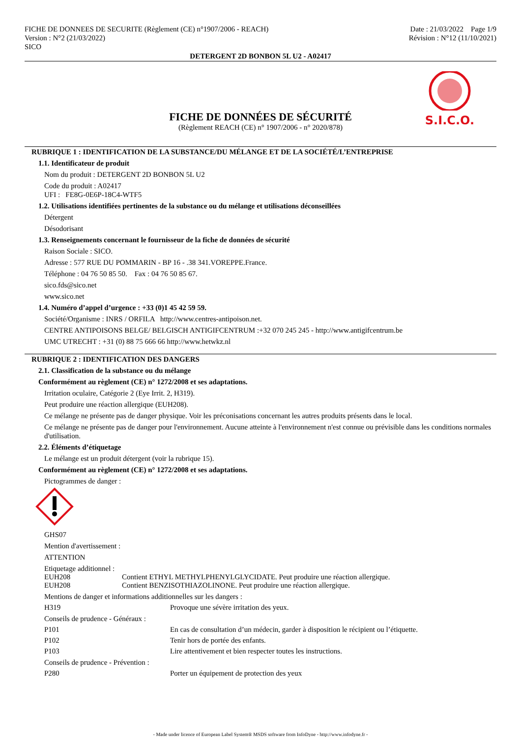FICHE DE DONNEES DE SECURITE (Règlement (CE) n°1907/2006 - REACH)
Version : N°2 (21/03/2022)
SICO
Date : 21/03/2022 Page 1/9
Révision : N°12 (11/10/2021)
DETERGENT 2D BONBON 5L U2 - A02417
FICHE DE DONNÉES DE SÉCURITÉ
(Règlement REACH (CE) n° 1907/2006 - n° 2020/878)
S.I.C.O.
RUBRIQUE 1 : IDENTIFICATION DE LA SUBSTANCE/DU MÉLANGE ET DE LA SOCIÉTÉ/L’ENTREPRISE
1.1. Identificateur de produit
Nom du produit : DETERGENT 2D BONBON 5L U2
Code du produit : A02417
UFI : FE8G-0E6P-18C4-WTF5
1.2. Utilisations identifiées pertinentes de la substance ou du mélange et utilisations déconseillées
Détergent
Désodorisant
1.3. Renseignements concernant le fournisseur de la fiche de données de sécurité
Raison Sociale : SICO.
Adresse : 577 RUE DU POMMARIN - BP 16 - .38 341.VOREPPE.France.
Téléphone : 04 76 50 85 50. Fax : 04 76 50 85 67.
sico.fds@sico.net
www.sico.net
1.4. Numéro d’appel d’urgence : +33 (0)1 45 42 59 59.
Société/Organisme : INRS / ORFILA http://www.centres-antipoison.net.
CENTRE ANTIPOISONS BELGE/ BELGISCH ANTIGIFCENTRUM :+32 070 245 245 - http://www.antigifcentrum.be
UMC UTRECHT : +31 (0) 88 75 666 66 http://www.hetwkz.nl
RUBRIQUE 2 : IDENTIFICATION DES DANGERS
2.1. Classification de la substance ou du mélange
Conformément au règlement (CE) n° 1272/2008 et ses adaptations.
Irritation oculaire, Catégorie 2 (Eye Irrit. 2, H319).
Peut produire une réaction allergique (EUH208).
Ce mélange ne présente pas de danger physique. Voir les préconisations concernant les autres produits présents dans le local.
Ce mélange ne présente pas de danger pour l'environnement. Aucune atteinte à l'environnement n'est connue ou prévisible dans les conditions normales d'utilisation.
2.2. Éléments d’étiquetage
Le mélange est un produit détergent (voir la rubrique 15).
Conformément au règlement (CE) n° 1272/2008 et ses adaptations.
Pictogrammes de danger :
GHS07
Mention d'avertissement :
ATTENTION
Etiquetage additionnel :
EUH208 Contient ETHYL METHYLPHENYLGLYCIDATE. Peut produire une réaction allergique.
EUH208 Contient BENZISOTHIAZOLINONE. Peut produire une réaction allergique.
Mentions de danger et informations additionnelles sur les dangers :
H319 Provoque une sévère irritation des yeux.
Conseils de prudence - Généraux :
P101 En cas de consultation d’un médecin, garder à disposition le récipient ou l’étiquette.
P102 Tenir hors de portée des enfants.
P103 Lire attentivement et bien respecter toutes les instructions.
Conseils de prudence - Prévention :
P280 Porter un équipement de protection des yeux
- Made under licence of European Label System® MSDS software from InfoDyne - http://www.infodyne.fr -